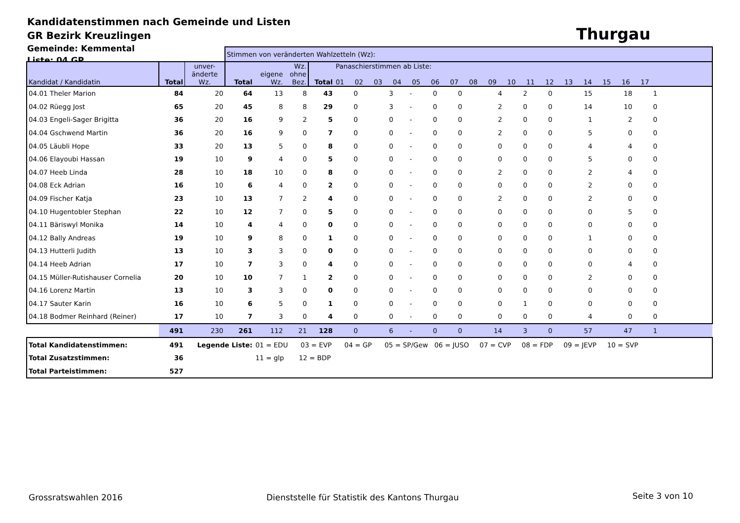Kandidatenstimmen nach Gemeinde und Listen
GR Bezirk Kreuzlingen
Gemeinde: Kemmental
Liste: 04 GP
Thurgau
| | | | Stimmen von veränderten Wahlzetteln (Wz): | | | | | | | | | | | | | | | | | | | | |
| Kandidat / Kandidatin | Total | unver- änderte Wz. | Total | eigene Wz. | Wz. ohne Bez. | Total | Panaschierstimmen ab Liste: 01 02 03 04 05 06 07 08 09 10 11 12 13 14 15 16 17 | | | | | | | | | | | | | | | | |
| 04.01 Theler Marion | 84 | 20 | 64 | 13 | 8 | 43 | 0 | | 3 | - | 0 | 0 | 4 | 2 | 0 | 15 | 18 | 1 | | | | | |
| 04.02 Rüegg Jost | 65 | 20 | 45 | 8 | 8 | 29 | 0 | | 3 | - | 0 | 0 | 2 | 0 | 0 | 14 | 10 | 0 | | | | | |
| 04.03 Engeli-Sager Brigitta | 36 | 20 | 16 | 9 | 2 | 5 | 0 | | 0 | - | 0 | 0 | 2 | 0 | 0 | 1 | 2 | 0 | | | | | |
| 04.04 Gschwend Martin | 36 | 20 | 16 | 9 | 0 | 7 | 0 | | 0 | - | 0 | 0 | 2 | 0 | 0 | 5 | 0 | 0 | | | | | |
| 04.05 Läubli Hope | 33 | 20 | 13 | 5 | 0 | 8 | 0 | | 0 | - | 0 | 0 | 0 | 0 | 0 | 4 | 4 | 0 | | | | | |
| 04.06 Elayoubi Hassan | 19 | 10 | 9 | 4 | 0 | 5 | 0 | | 0 | - | 0 | 0 | 0 | 0 | 0 | 5 | 0 | 0 | | | | | |
| 04.07 Heeb Linda | 28 | 10 | 18 | 10 | 0 | 8 | 0 | | 0 | - | 0 | 0 | 2 | 0 | 0 | 2 | 4 | 0 | | | | | |
| 04.08 Eck Adrian | 16 | 10 | 6 | 4 | 0 | 2 | 0 | | 0 | - | 0 | 0 | 0 | 0 | 0 | 2 | 0 | 0 | | | | | |
| 04.09 Fischer Katja | 23 | 10 | 13 | 7 | 2 | 4 | 0 | | 0 | - | 0 | 0 | 2 | 0 | 0 | 2 | 0 | 0 | | | | | |
| 04.10 Hugentobler Stephan | 22 | 10 | 12 | 7 | 0 | 5 | 0 | | 0 | - | 0 | 0 | 0 | 0 | 0 | 0 | 5 | 0 | | | | | |
| 04.11 Bäriswyl Monika | 14 | 10 | 4 | 4 | 0 | 0 | 0 | | 0 | - | 0 | 0 | 0 | 0 | 0 | 0 | 0 | 0 | | | | | |
| 04.12 Bally Andreas | 19 | 10 | 9 | 8 | 0 | 1 | 0 | | 0 | - | 0 | 0 | 0 | 0 | 0 | 1 | 0 | 0 | | | | | |
| 04.13 Hutterli Judith | 13 | 10 | 3 | 3 | 0 | 0 | 0 | | 0 | - | 0 | 0 | 0 | 0 | 0 | 0 | 0 | 0 | | | | | |
| 04.14 Heeb Adrian | 17 | 10 | 7 | 3 | 0 | 4 | 0 | | 0 | - | 0 | 0 | 0 | 0 | 0 | 0 | 4 | 0 | | | | | |
| 04.15 Müller-Rutishauser Cornelia | 20 | 10 | 10 | 7 | 1 | 2 | 0 | | 0 | - | 0 | 0 | 0 | 0 | 0 | 2 | 0 | 0 | | | | | |
| 04.16 Lorenz Martin | 13 | 10 | 3 | 3 | 0 | 0 | 0 | | 0 | - | 0 | 0 | 0 | 0 | 0 | 0 | 0 | 0 | | | | | |
| 04.17 Sauter Karin | 16 | 10 | 6 | 5 | 0 | 1 | 0 | | 0 | - | 0 | 0 | 0 | 1 | 0 | 0 | 0 | 0 | | | | | |
| 04.18 Bodmer Reinhard (Reiner) | 17 | 10 | 7 | 3 | 0 | 4 | 0 | | 0 | - | 0 | 0 | 0 | 0 | 0 | 4 | 0 | 0 | | | | | |
| | 491 | 230 | 261 | 112 | 21 | 128 | 0 | | 6 | - | 0 | 0 | 14 | 3 | 0 | 57 | 47 | 1 | | | | | |
| Total Kandidatenstimmen: | 491 | Legende Liste: | | 01 = EDU 03 = EVP 04 = GP 05 = SP/Gew 06 = JUSO 07 = CVP 08 = FDP 09 = JEVP 10 = SVP | | | | | | | | | | | | | | | | | | | |
| Total Zusatzstimmen: | 36 | | | 11 = glp 12 = BDP | | | | | | | | | | | | | | | | | | | |
| Total Parteistimmen: | 527 | | | | | | | | | | | | | | | | | | | | | | |
Grossratswahlen 2016
Dienststelle für Statistik des Kantons Thurgau
Seite 3 von 10